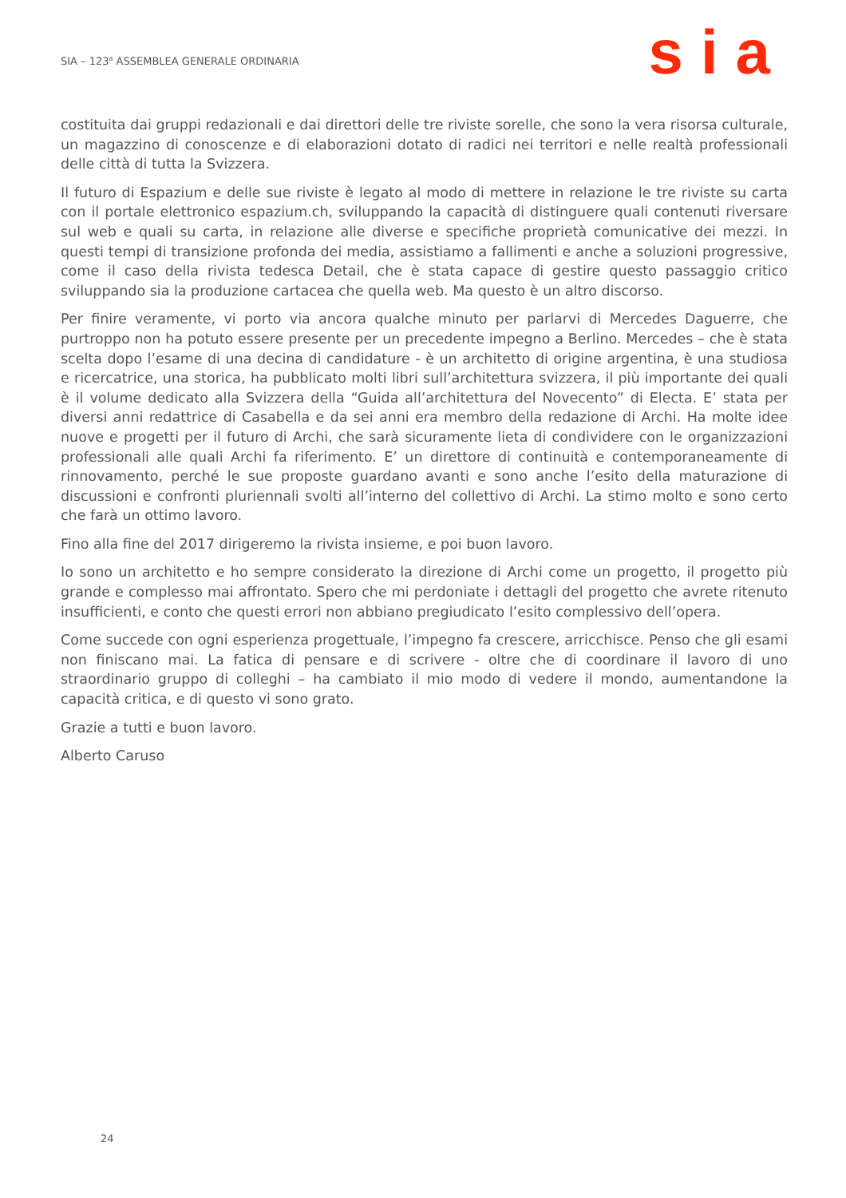SIA – 123<sup>a</sup> ASSEMBLEA GENERALE ORDINARIA
sia
costituita dai gruppi redazionali e dai direttori delle tre riviste sorelle, che sono la vera risorsa culturale, un magazzino di conoscenze e di elaborazioni dotato di radici nei territori e nelle realtà professionali delle città di tutta la Svizzera.
Il futuro di Espazium e delle sue riviste è legato al modo di mettere in relazione le tre riviste su carta con il portale elettronico espazium.ch, sviluppando la capacità di distinguere quali contenuti riversare sul web e quali su carta, in relazione alle diverse e specifiche proprietà comunicative dei mezzi. In questi tempi di transizione profonda dei media, assistiamo a fallimenti e anche a soluzioni progressive, come il caso della rivista tedesca Detail, che è stata capace di gestire questo passaggio critico sviluppando sia la produzione cartacea che quella web. Ma questo è un altro discorso.
Per finire veramente, vi porto via ancora qualche minuto per parlarvi di Mercedes Daguerre, che purtroppo non ha potuto essere presente per un precedente impegno a Berlino. Mercedes – che è stata scelta dopo l’esame di una decina di candidature - è un architetto di origine argentina, è una studiosa e ricercatrice, una storica, ha pubblicato molti libri sull’architettura svizzera, il più importante dei quali è il volume dedicato alla Svizzera della “Guida all’architettura del Novecento” di Electa. E’ stata per diversi anni redattrice di Casabella e da sei anni era membro della redazione di Archi. Ha molte idee nuove e progetti per il futuro di Archi, che sarà sicuramente lieta di condividere con le organizzazioni professionali alle quali Archi fa riferimento. E’ un direttore di continuità e contemporaneamente di rinnovamento, perché le sue proposte guardano avanti e sono anche l’esito della maturazione di discussioni e confronti pluriennali svolti all’interno del collettivo di Archi. La stimo molto e sono certo che farà un ottimo lavoro.
Fino alla fine del 2017 dirigeremo la rivista insieme, e poi buon lavoro.
Io sono un architetto e ho sempre considerato la direzione di Archi come un progetto, il progetto più grande e complesso mai affrontato. Spero che mi perdoniate i dettagli del progetto che avrete ritenuto insufficienti, e conto che questi errori non abbiano pregiudicato l’esito complessivo dell’opera.
Come succede con ogni esperienza progettuale, l’impegno fa crescere, arricchisce. Penso che gli esami non finiscano mai. La fatica di pensare e di scrivere - oltre che di coordinare il lavoro di uno straordinario gruppo di colleghi – ha cambiato il mio modo di vedere il mondo, aumentandone la capacità critica, e di questo vi sono grato.
Grazie a tutti e buon lavoro.
Alberto Caruso
24